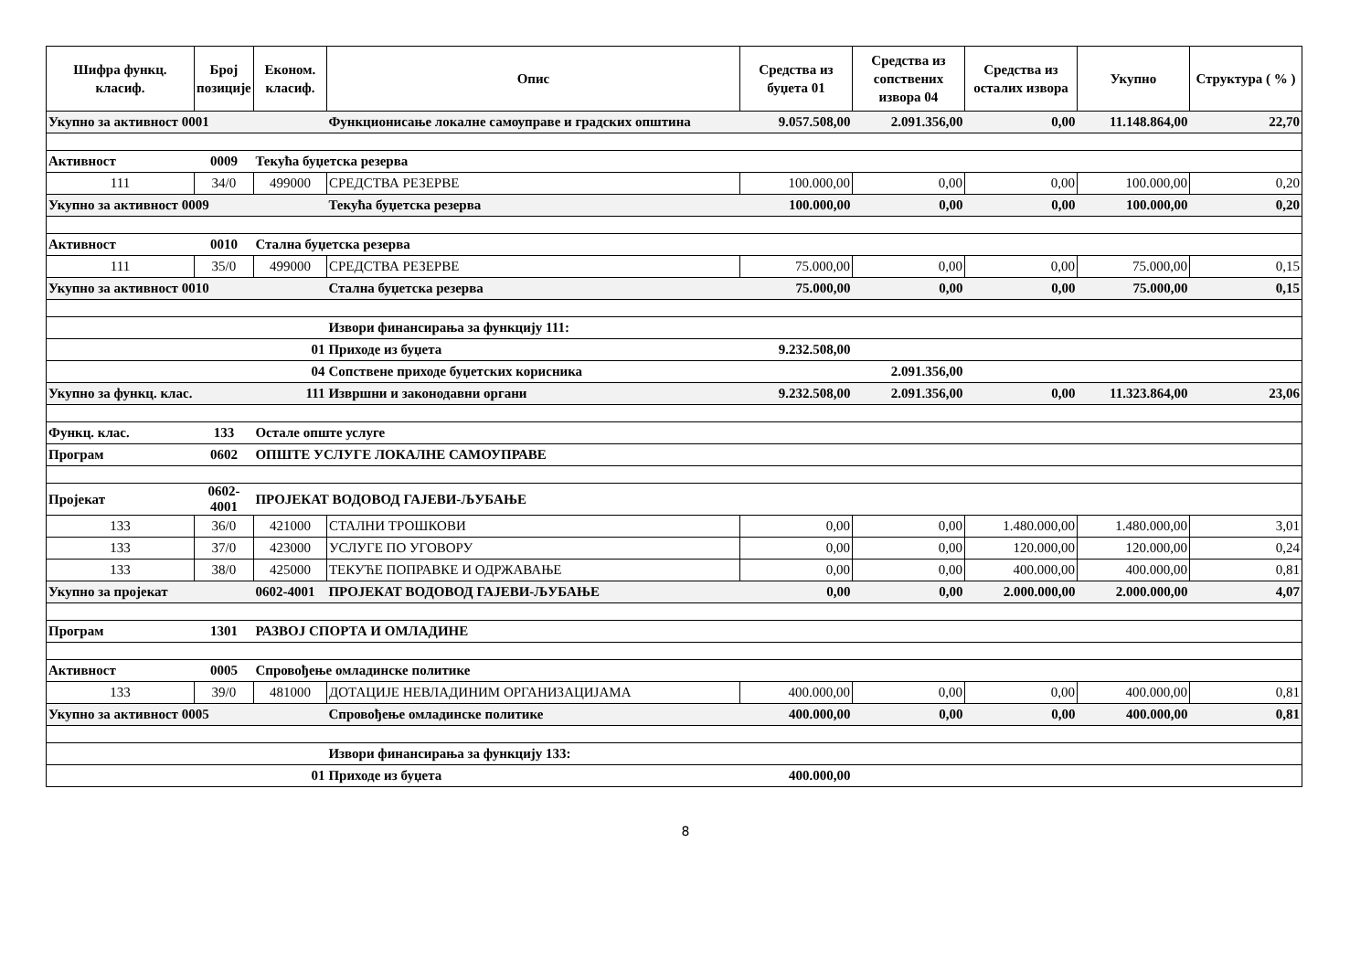| Шифра функц. класиф. | Број позиције | Економ. класиф. | Опис | Средства из буџета 01 | Средства из сопствених извора 04 | Средства из осталих извора | Укупно | Структура ( % ) |
| --- | --- | --- | --- | --- | --- | --- | --- | --- |
| Укупно за активност 0001 | | | Функционисање локалне самоуправе и градских општина | 9.057.508,00 | 2.091.356,00 | 0,00 | 11.148.864,00 | 22,70 |
| Активност | 0009 | Текућа буџетска резерва | | | | | | |
| 111 | 34/0 | 499000 | СРЕДСТВА РЕЗЕРВЕ | 100.000,00 | 0,00 | 0,00 | 100.000,00 | 0,20 |
| Укупно за активност 0009 | | | Текућа буџетска резерва | 100.000,00 | 0,00 | 0,00 | 100.000,00 | 0,20 |
| Активност | 0010 | Стална буџетска резерва | | | | | | |
| 111 | 35/0 | 499000 | СРЕДСТВА РЕЗЕРВЕ | 75.000,00 | 0,00 | 0,00 | 75.000,00 | 0,15 |
| Укупно за активност 0010 | | | Стална буџетска резерва | 75.000,00 | 0,00 | 0,00 | 75.000,00 | 0,15 |
| | | | Извори финансирања за функцију 111: | | | | | |
| | | 01 | Приходе из буџета | 9.232.508,00 | | | | |
| | | 04 | Сопствене приходе буџетских корисника | | 2.091.356,00 | | | |
| Укупно за функц. клас. | | 111 | Извршни и законодавни органи | 9.232.508,00 | 2.091.356,00 | 0,00 | 11.323.864,00 | 23,06 |
| Функц. клас. | 133 | Остале опште услуге | | | | | | |
| Програм | 0602 | ОПШТЕ УСЛУГЕ ЛОКАЛНЕ САМОУПРАВЕ | | | | | | |
| Пројекат | 0602- 4001 | ПРОЈЕКАТ ВОДОВОД ГАЈЕВИ-ЉУБАЊЕ | | | | | | |
| 133 | 36/0 | 421000 | СТАЛНИ ТРОШКОВИ | 0,00 | 0,00 | 1.480.000,00 | 1.480.000,00 | 3,01 |
| 133 | 37/0 | 423000 | УСЛУГЕ ПО УГОВОРУ | 0,00 | 0,00 | 120.000,00 | 120.000,00 | 0,24 |
| 133 | 38/0 | 425000 | ТЕКУЋЕ ПОПРАВКЕ И ОДРЖАВАЊЕ | 0,00 | 0,00 | 400.000,00 | 400.000,00 | 0,81 |
| Укупно за пројекат | | 0602-4001 | ПРОЈЕКАТ ВОДОВОД ГАЈЕВИ-ЉУБАЊЕ | 0,00 | 0,00 | 2.000.000,00 | 2.000.000,00 | 4,07 |
| Програм | 1301 | РАЗВОЈ СПОРТА И ОМЛАДИНЕ | | | | | | |
| Активност | 0005 | Спровођење омладинске политике | | | | | | |
| 133 | 39/0 | 481000 | ДОТАЦИЈЕ НЕВЛАДИНИМ ОРГАНИЗАЦИЈАМА | 400.000,00 | 0,00 | 0,00 | 400.000,00 | 0,81 |
| Укупно за активност 0005 | | | Спровођење омладинске политике | 400.000,00 | 0,00 | 0,00 | 400.000,00 | 0,81 |
| | | | Извори финансирања за функцију 133: | | | | | |
| | | 01 | Приходе из буџета | 400.000,00 | | | | |
8